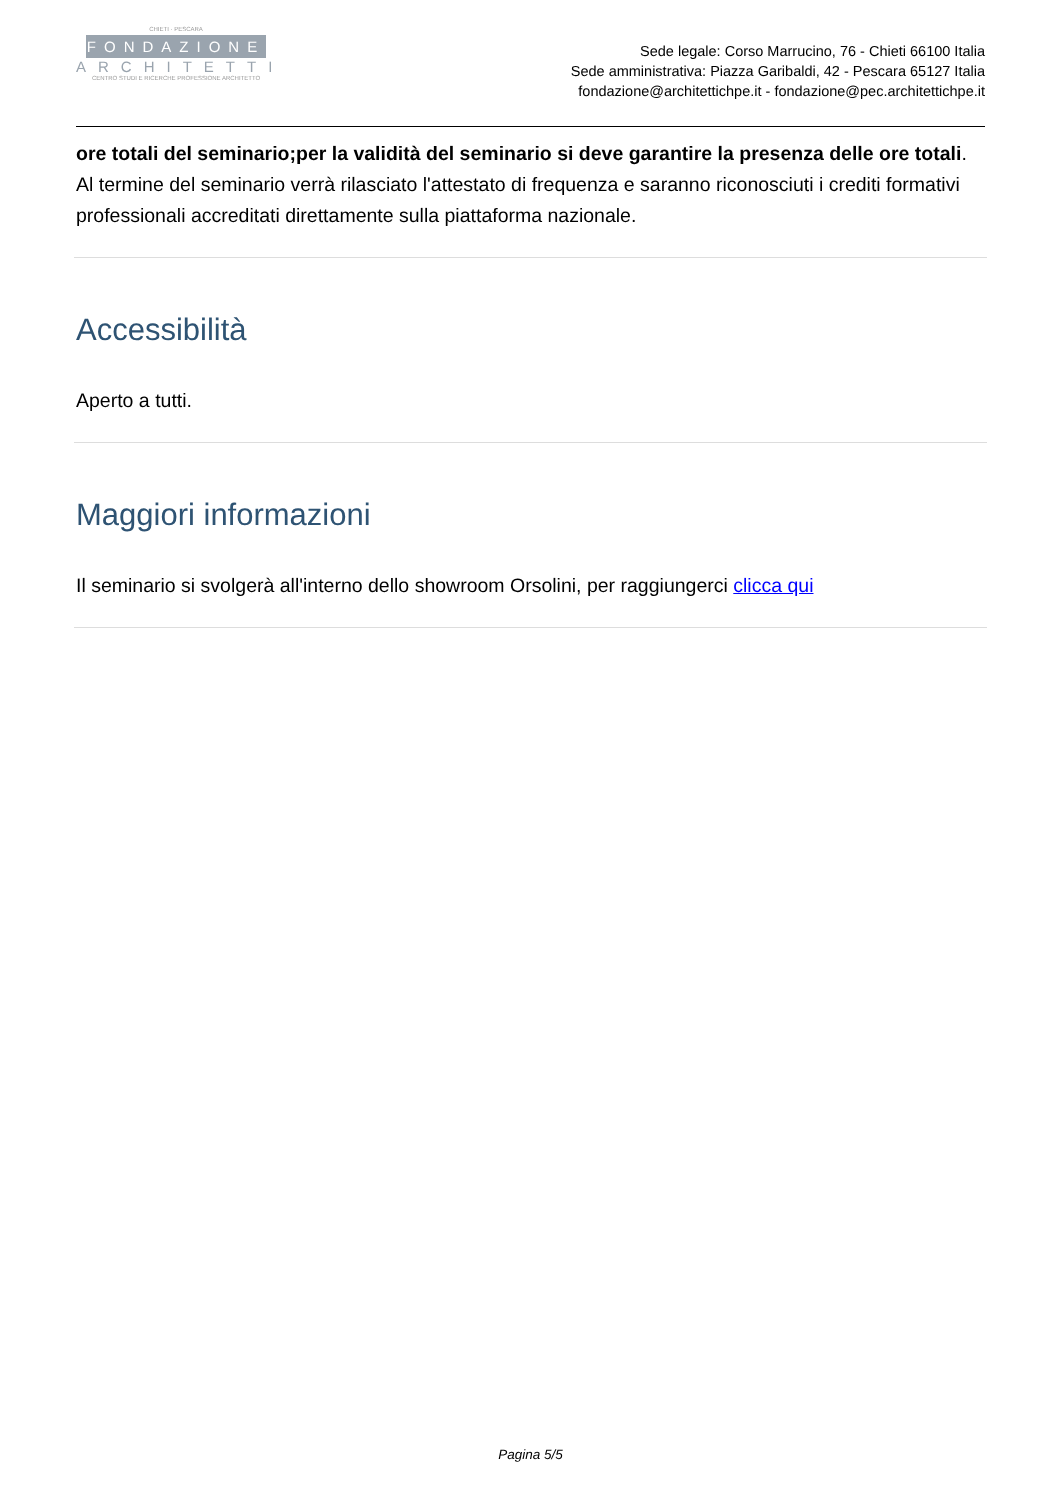CHIETI · PESCARA
FONDAZIONE
ARCHITETTI
CENTRO STUDI E RICERCHE PROFESSIONE ARCHITETTO
Sede legale: Corso Marrucino, 76 - Chieti 66100 Italia
Sede amministrativa: Piazza Garibaldi, 42 - Pescara 65127 Italia
fondazione@architettichpe.it - fondazione@pec.architettichpe.it
ore totali del seminario;per la validità del seminario si deve garantire la presenza delle ore totali. Al termine del seminario verrà rilasciato l'attestato di frequenza e saranno riconosciuti i crediti formativi professionali accreditati direttamente sulla piattaforma nazionale.
Accessibilità
Aperto a tutti.
Maggiori informazioni
Il seminario si svolgerà all'interno dello showroom Orsolini, per raggiungerci clicca qui
Pagina 5/5